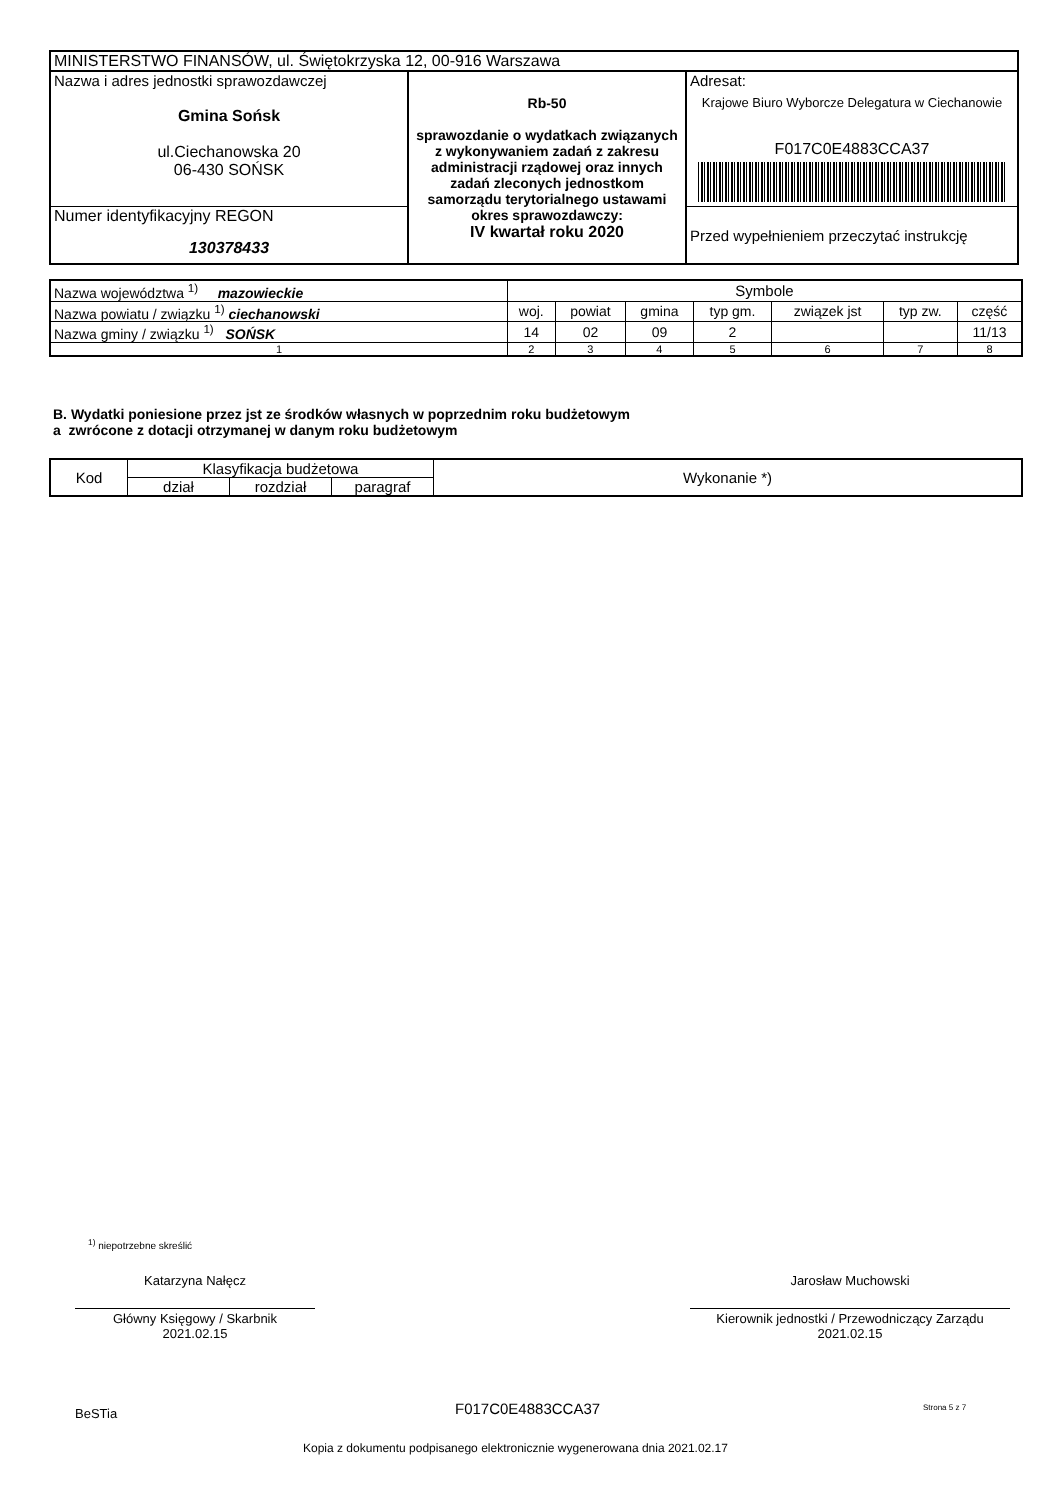| MINISTERSTWO FINANSÓW, ul. Świętokrzyska 12, 00-916 Warszawa | | |
| Nazwa i adres jednostki sprawozdawczej Gmina Sońsk ul.Ciechanowska 20 06-430 SOŃSK | Rb-50 sprawozdanie o wydatkach związanych z wykonywaniem zadań z zakresu administracji rządowej oraz innych zadań zleconych jednostkom samorządu terytorialnego ustawami okres sprawozdawczy: IV kwartał roku 2020 | Adresat: Krajowe Biuro Wyborcze Delegatura w Ciechanowie F017C0E4883CCA37 |
| Numer identyfikacyjny REGON 130378433 | | Przed wypełnieniem przeczytać instrukcję |
| Nazwa województwa <sup>1)</sup> mazowieckie | Symbole | | | | | | |
| Nazwa powiatu / związku <sup>1)</sup> ciechanowski | woj. | powiat | gmina | typ gm. | związek jst | typ zw. | część |
| Nazwa gminy / związku <sup>1)</sup> SOŃSK | 14 | 02 | 09 | 2 | | | 11/13 |
| 1 | 2 | 3 | 4 | 5 | 6 | 7 | 8 |
B. Wydatki poniesione przez jst ze środków własnych w poprzednim roku budżetowym
a zwrócone z dotacji otrzymanej w danym roku budżetowym
| Kod | Klasyfikacja budżetowa | | | Wykonanie *) |
| | dział | rozdział | paragraf | |
<sup>1)</sup> niepotrzebne skreślić
Katarzyna Nałęcz
Główny Księgowy / Skarbnik
2021.02.15
Jarosław Muchowski
Kierownik jednostki / Przewodniczący Zarządu
2021.02.15
BeSTia F017C0E4883CCA37 Strona 5 z 7
Kopia z dokumentu podpisanego elektronicznie wygenerowana dnia 2021.02.17